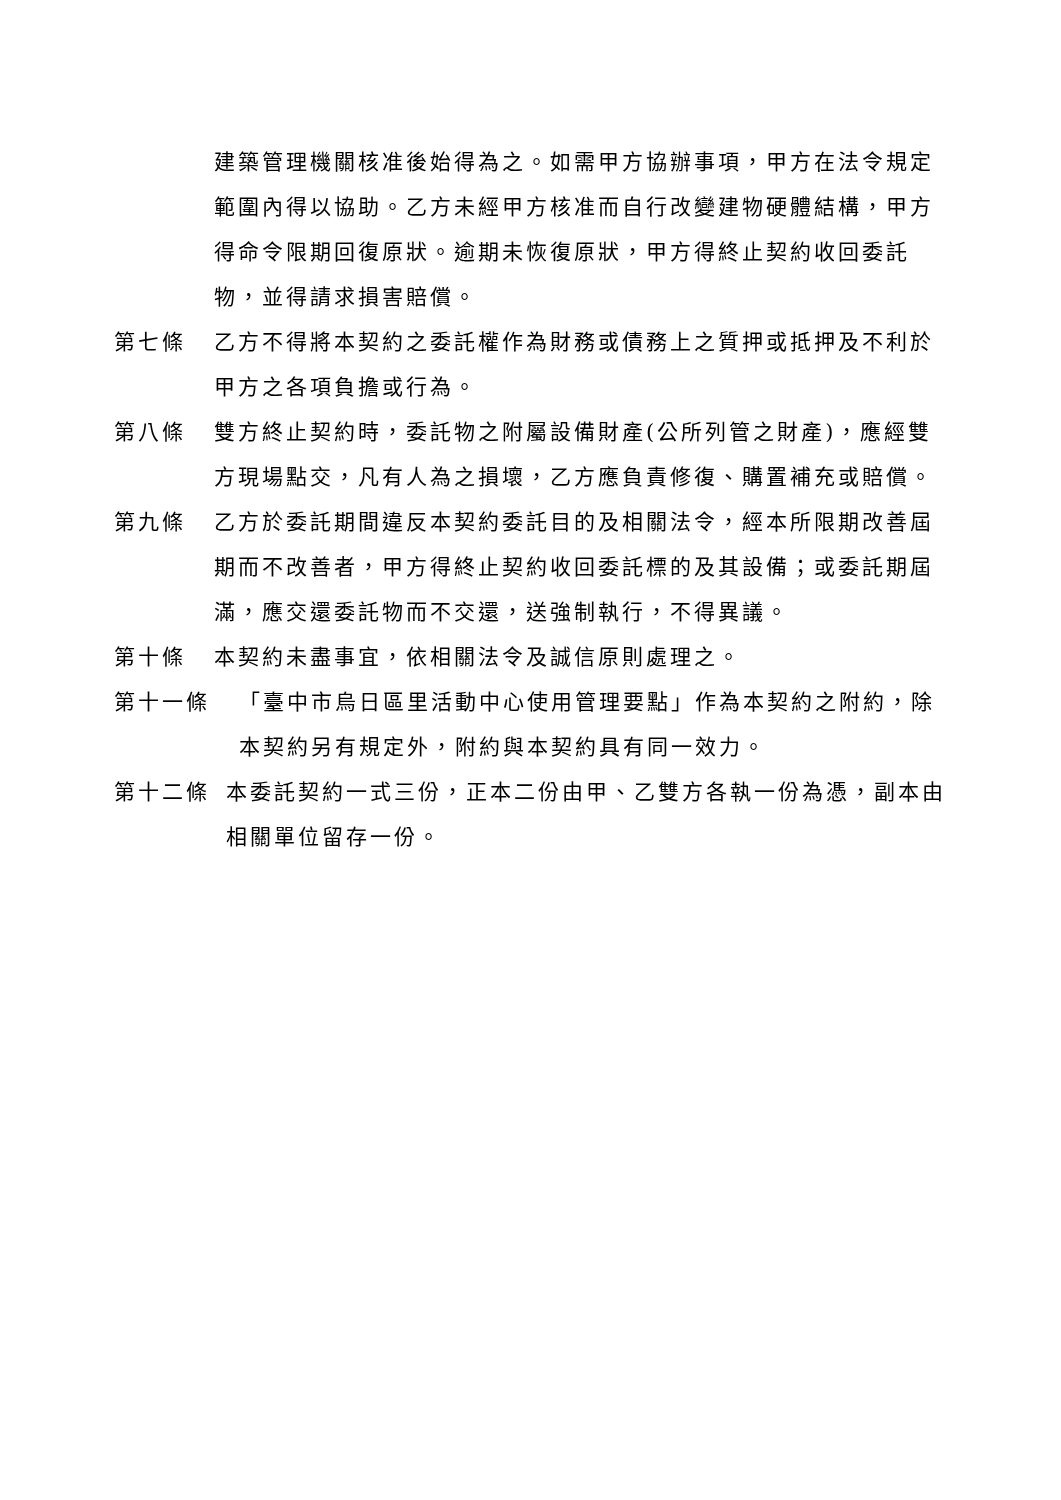建築管理機關核准後始得為之。如需甲方協辦事項，甲方在法令規定範圍內得以協助。乙方未經甲方核准而自行改變建物硬體結構，甲方得命令限期回復原狀。逾期未恢復原狀，甲方得終止契約收回委託物，並得請求損害賠償。
第七條 乙方不得將本契約之委託權作為財務或債務上之質押或抵押及不利於甲方之各項負擔或行為。
第八條 雙方終止契約時，委託物之附屬設備財產(公所列管之財產)，應經雙方現場點交，凡有人為之損壞，乙方應負責修復、購置補充或賠償。
第九條 乙方於委託期間違反本契約委託目的及相關法令，經本所限期改善屆期而不改善者，甲方得終止契約收回委託標的及其設備；或委託期屆滿，應交還委託物而不交還，送強制執行，不得異議。
第十條 本契約未盡事宜，依相關法令及誠信原則處理之。
第十一條 「臺中市烏日區里活動中心使用管理要點」作為本契約之附約，除本契約另有規定外，附約與本契約具有同一效力。
第十二條 本委託契約一式三份，正本二份由甲、乙雙方各執一份為憑，副本由相關單位留存一份。